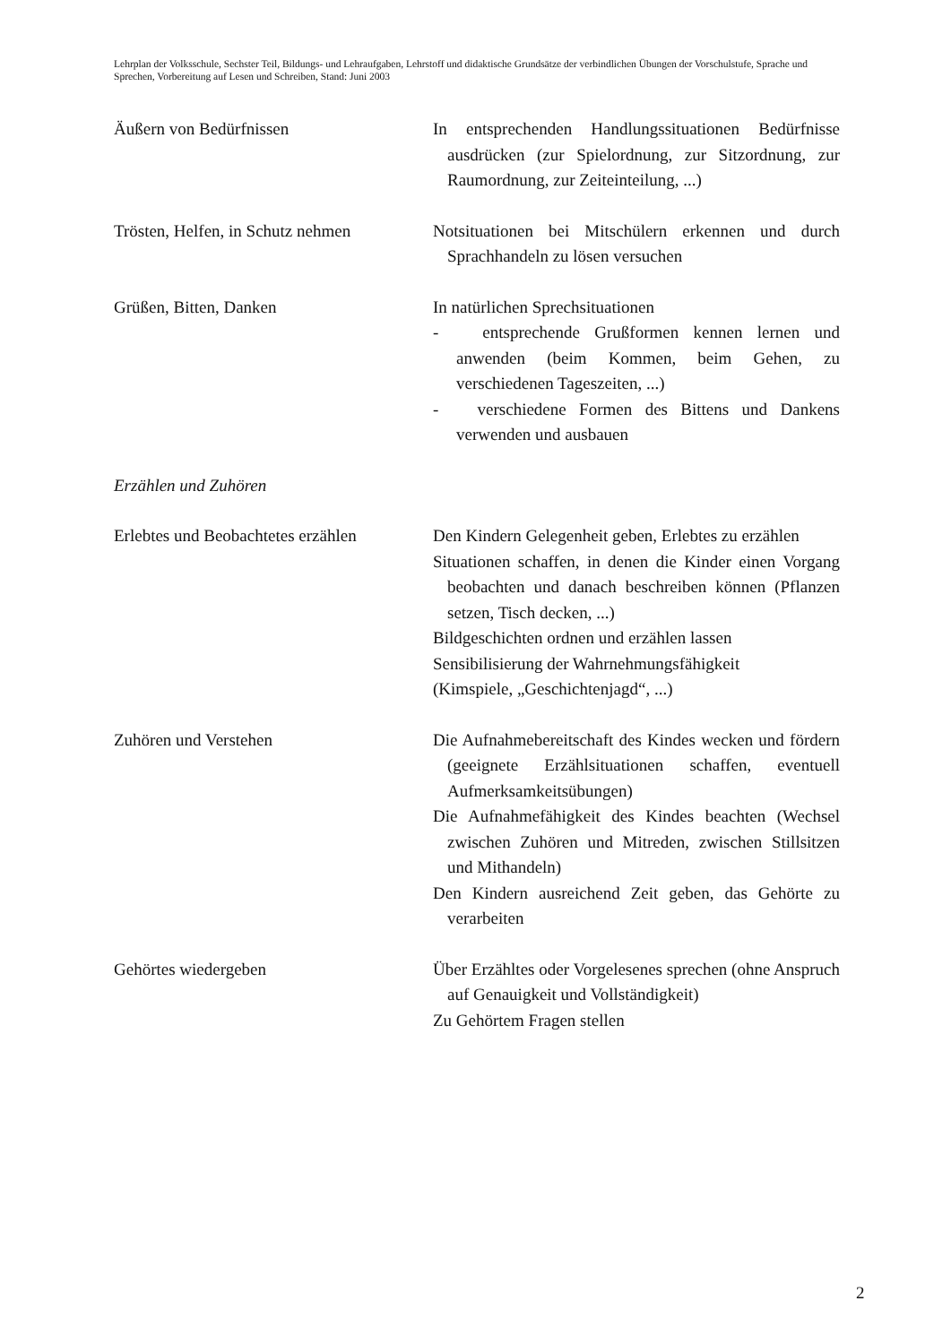Lehrplan der Volksschule, Sechster Teil, Bildungs- und Lehraufgaben, Lehrstoff und didaktische Grundsätze der verbindlichen Übungen der Vorschulstufe, Sprache und Sprechen, Vorbereitung auf Lesen und Schreiben, Stand: Juni 2003
Äußern von Bedürfnissen In entsprechenden Handlungssituationen Bedürfnisse ausdrücken (zur Spielordnung, zur Sitzordnung, zur Raumordnung, zur Zeiteinteilung, ...)
Trösten, Helfen, in Schutz nehmen
Notsituationen bei Mitschülern erkennen und durch Sprachhandeln zu lösen versuchen
Grüßen, Bitten, Danken In natürlichen Sprechsituationen
- entsprechende Grußformen kennen lernen und anwenden (beim Kommen, beim Gehen, zu verschiedenen Tageszeiten, ...)
- verschiedene Formen des Bittens und Dankens verwenden und ausbauen
Erzählen und Zuhören
Erlebtes und Beobachtetes erzählen
Den Kindern Gelegenheit geben, Erlebtes zu erzählen
Situationen schaffen, in denen die Kinder einen Vorgang beobachten und danach beschreiben können (Pflanzen setzen, Tisch decken, ...)
Bildgeschichten ordnen und erzählen lassen
Sensibilisierung der Wahrnehmungsfähigkeit
(Kimspiele, „Geschichtenjagd“, ...)
Zuhören und Verstehen Die Aufnahmebereitschaft des Kindes wecken und fördern (geeignete Erzählsituationen schaffen, eventuell Aufmerksamkeitsübungen)
Die Aufnahmefähigkeit des Kindes beachten (Wechsel zwischen Zuhören und Mitreden, zwischen Stillsitzen und Mithandeln)
Den Kindern ausreichend Zeit geben, das Gehörte zu verarbeiten
Gehörtes wiedergeben Über Erzähltes oder Vorgelesenes sprechen (ohne Anspruch auf Genauigkeit und Vollständigkeit)
Zu Gehörtem Fragen stellen
2